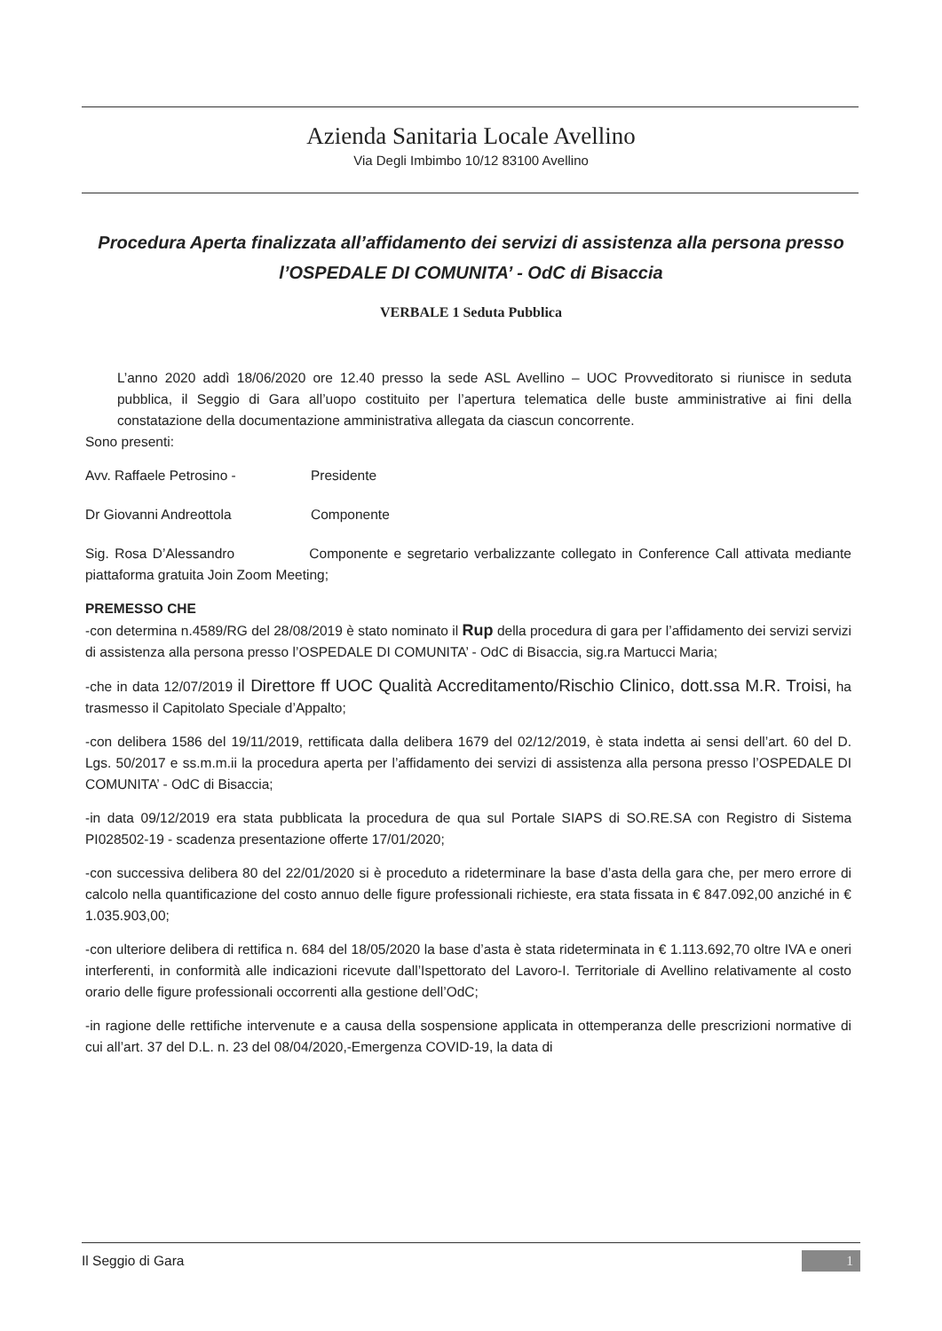Azienda Sanitaria Locale Avellino
Via Degli Imbimbo 10/12 83100 Avellino
Procedura Aperta finalizzata all’affidamento dei servizi di assistenza alla persona presso l’OSPEDALE DI COMUNITA’ - OdC di Bisaccia
VERBALE 1 Seduta Pubblica
L’anno 2020 addì 18/06/2020 ore 12.40 presso la sede ASL Avellino – UOC Provveditorato si riunisce in seduta pubblica, il Seggio di Gara all’uopo costituito per l’apertura telematica delle buste amministrative ai fini della constatazione della documentazione amministrativa allegata da ciascun concorrente.
Sono presenti:
Avv. Raffaele Petrosino - Presidente
Dr Giovanni Andreottola Componente
Sig. Rosa D’Alessandro Componente e segretario verbalizzante collegato in Conference Call attivata mediante piattaforma gratuita Join Zoom Meeting;
PREMESSO CHE
-con determina n.4589/RG del 28/08/2019 è stato nominato il Rup della procedura di gara per l’affidamento dei servizi servizi di assistenza alla persona presso l’OSPEDALE DI COMUNITA’ - OdC di Bisaccia, sig.ra Martucci Maria;
-che in data 12/07/2019 il Direttore ff UOC Qualità Accreditamento/Rischio Clinico, dott.ssa M.R. Troisi, ha trasmesso il Capitolato Speciale d’Appalto;
-con delibera 1586 del 19/11/2019, rettificata dalla delibera 1679 del 02/12/2019, è stata indetta ai sensi dell’art. 60 del D. Lgs. 50/2017 e ss.m.m.ii la procedura aperta per l’affidamento dei servizi di assistenza alla persona presso l’OSPEDALE DI COMUNITA’ - OdC di Bisaccia;
-in data 09/12/2019 era stata pubblicata la procedura de qua sul Portale SIAPS di SO.RE.SA con Registro di Sistema PI028502-19 - scadenza presentazione offerte 17/01/2020;
-con successiva delibera 80 del 22/01/2020 si è proceduto a rideterminare la base d’asta della gara che, per mero errore di calcolo nella quantificazione del costo annuo delle figure professionali richieste, era stata fissata in € 847.092,00 anziché in € 1.035.903,00;
-con ulteriore delibera di rettifica n. 684 del 18/05/2020 la base d’asta è stata rideterminata in € 1.113.692,70 oltre IVA e oneri interferenti, in conformità alle indicazioni ricevute dall’Ispettorato del Lavoro-I. Territoriale di Avellino relativamente al costo orario delle figure professionali occorrenti alla gestione dell’OdC;
-in ragione delle rettifiche intervenute e a causa della sospensione applicata in ottemperanza delle prescrizioni normative di cui all’art. 37 del D.L. n. 23 del 08/04/2020,-Emergenza COVID-19, la data di
Il Seggio di Gara 1